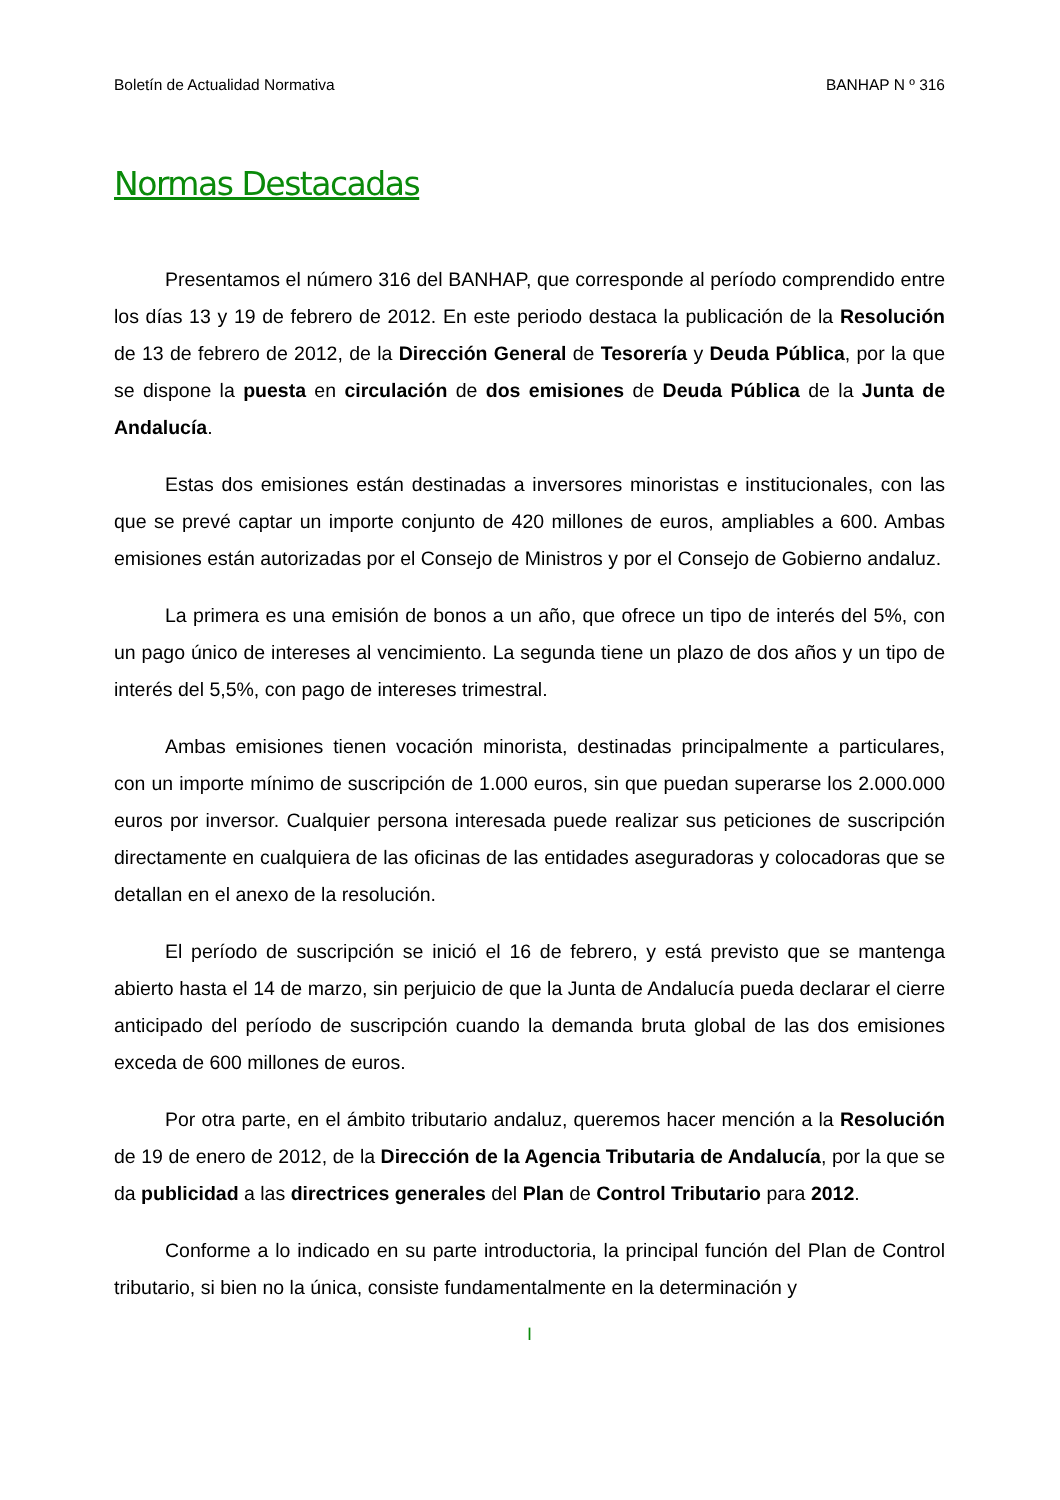Boletín de Actualidad Normativa BANHAP N º 316
Normas Destacadas
Presentamos el número 316 del BANHAP, que corresponde al período comprendido entre los días 13 y 19 de febrero de 2012. En este periodo destaca la publicación de la Resolución de 13 de febrero de 2012, de la Dirección General de Tesorería y Deuda Pública, por la que se dispone la puesta en circulación de dos emisiones de Deuda Pública de la Junta de Andalucía.
Estas dos emisiones están destinadas a inversores minoristas e institucionales, con las que se prevé captar un importe conjunto de 420 millones de euros, ampliables a 600. Ambas emisiones están autorizadas por el Consejo de Ministros y por el Consejo de Gobierno andaluz.
La primera es una emisión de bonos a un año, que ofrece un tipo de interés del 5%, con un pago único de intereses al vencimiento. La segunda tiene un plazo de dos años y un tipo de interés del 5,5%, con pago de intereses trimestral.
Ambas emisiones tienen vocación minorista, destinadas principalmente a particulares, con un importe mínimo de suscripción de 1.000 euros, sin que puedan superarse los 2.000.000 euros por inversor. Cualquier persona interesada puede realizar sus peticiones de suscripción directamente en cualquiera de las oficinas de las entidades aseguradoras y colocadoras que se detallan en el anexo de la resolución.
El período de suscripción se inició el 16 de febrero, y está previsto que se mantenga abierto hasta el 14 de marzo, sin perjuicio de que la Junta de Andalucía pueda declarar el cierre anticipado del período de suscripción cuando la demanda bruta global de las dos emisiones exceda de 600 millones de euros.
Por otra parte, en el ámbito tributario andaluz, queremos hacer mención a la Resolución de 19 de enero de 2012, de la Dirección de la Agencia Tributaria de Andalucía, por la que se da publicidad a las directrices generales del Plan de Control Tributario para 2012.
Conforme a lo indicado en su parte introductoria, la principal función del Plan de Control tributario, si bien no la única, consiste fundamentalmente en la determinación y
I